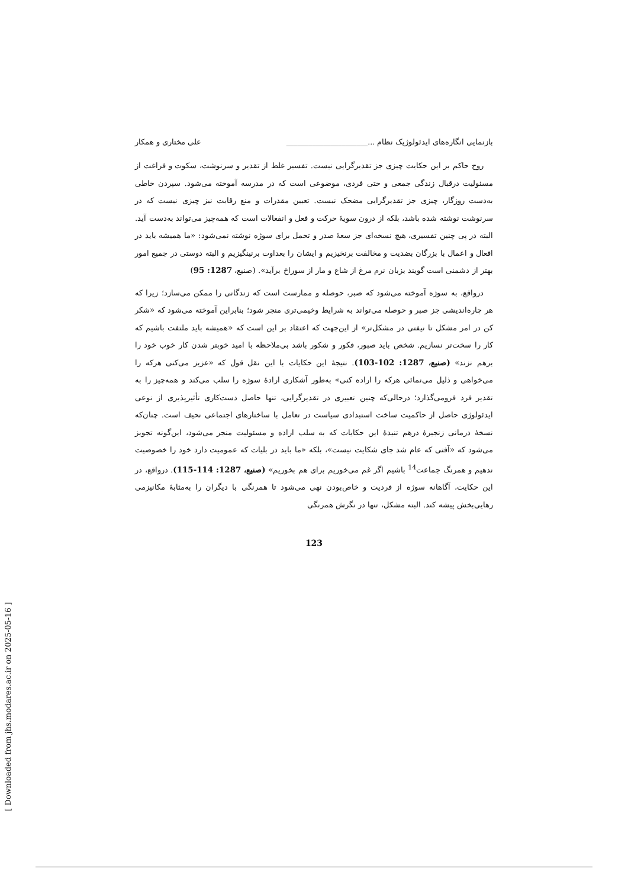[ Downloaded from jhs.modares.ac.ir on 2025-05-16 ]
بازنمایی انگاره‌های ایدئولوژیک نظام ...______________________ علی مختاری و همکار
روح حاکم بر این حکایت چیزی جز تقدیرگرایی نیست. تفسیر غلط از تقدیر و سرنوشت، سکوت و فراغت از مسئولیت درقبال زندگی جمعی و حتی فردی، موضوعی است که در مدرسه آموخته می‌شود. سپردن خاطی به‌دست روزگار، چیزی جز تقدیرگرایی مضحک نیست. تعیین مقدرات و منع رقابت نیز چیزی نیست که در سرنوشت نوشته شده باشد، بلکه از درون سویهٔ حرکت و فعل و انفعالات است که همه‌چیز می‌تواند به‌دست آید. البته در پی چنین تفسیری، هیچ نسخه‌ای جز سعهٔ صدر و تحمل برای سوژه نوشته نمی‌شود: «ما همیشه باید در افعال و اعمال با بزرگان بضدیت و مخالفت برنخیزیم و ایشان را بعداوت برنینگیزیم و البته دوستی در جمیع امور بهتر از دشمنی است گویند بزبان نرم مرغ از شاع و مار از سوراخ برآید». (صنیع، 1287: 95)
درواقع، به سوژه آموخته می‌شود که صبر، حوصله و ممارست است که زندگانی را ممکن می‌سازد؛ زیرا که هر چاره‌اندیشی جز صبر و حوصله می‌تواند به شرایط وخیمی‌تری منجر شود؛ بنابراین آموخته می‌شود که «شکر کن در امر مشکل تا نیفتی در مشکل‌تر» از این‌جهت که اعتقاد بر این است که «همیشه باید ملتفت باشیم که کار را سخت‌تر نسازیم. شخص باید صبور، فکور و شکور باشد بی‌ملاحظه با امید خوبتر شدن کار خوب خود را برهم نزند» (صنیع، 1287: 102-103). نتیجهٔ این حکایات با این نقل قول که «عزیز می‌کنی هرکه را می‌خواهی و ذلیل می‌نمائی هرکه را اراده کنی» به‌طور آشکاری ارادهٔ سوژه را سلب می‌کند و همه‌چیز را به تقدیر فرد فرومی‌گذارد؛ درحالی‌که چنین تعبیری در تقدیرگرایی، تنها حاصل دست‌کاری تأثیرپذیری از نوعی ایدئولوژی حاصل از حاکمیت ساخت استبدادی سیاست در تعامل با ساختارهای اجتماعی نحیف است. چنان‌که نسخهٔ درمانی زنجیرهٔ درهم تنیدهٔ این حکایات که به سلب اراده و مسئولیت منجر می‌شود، این‌گونه تجویز می‌شود که «آفتی که عام شد جای شکایت نیست»، بلکه «ما باید در بلیات که عمومیت دارد خود را خصوصیت ندهیم و همرنگ جماعت<sup>14</sup> باشیم اگر غم می‌خوریم برای هم بخوریم» (صنیع، 1287: 114-115). درواقع، در این حکایت، آگاهانه سوژه از فردیت و خاص‌بودن نهی می‌شود تا همرنگی با دیگران را به‌مثابهٔ مکانیزمی رهایی‌بخش پیشه کند. البته مشکل، تنها در نگرش همرنگی
123